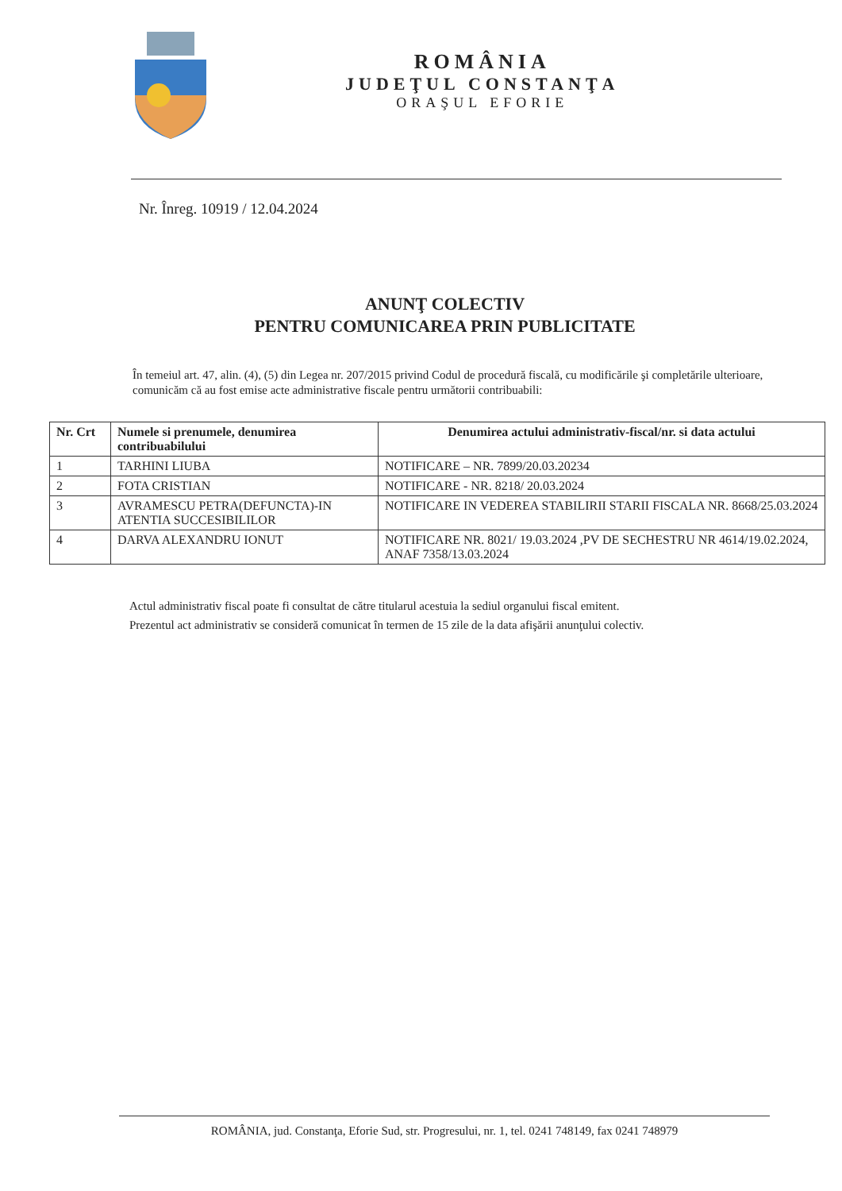ROMÂNIA
JUDEŢUL CONSTANŢA
ORAŞUL EFORIE
Nr. Înreg. 10919 / 12.04.2024
ANUNŢ COLECTIV
PENTRU COMUNICAREA PRIN PUBLICITATE
În temeiul art. 47, alin. (4), (5) din Legea nr. 207/2015 privind Codul de procedură fiscală, cu modificările şi completările ulterioare, comunicăm că au fost emise acte administrative fiscale pentru următorii contribuabili:
| Nr. Crt | Numele si prenumele, denumirea contribuabilului | Denumirea actului administrativ-fiscal/nr. si data actului |
| --- | --- | --- |
| 1 | TARHINI LIUBA | NOTIFICARE – NR. 7899/20.03.20234 |
| 2 | FOTA CRISTIAN | NOTIFICARE - NR. 8218/ 20.03.2024 |
| 3 | AVRAMESCU PETRA(DEFUNCTA)-IN ATENTIA SUCCESIBILILOR | NOTIFICARE IN VEDEREA STABILIRII STARII FISCALA NR. 8668/25.03.2024 |
| 4 | DARVA ALEXANDRU IONUT | NOTIFICARE NR. 8021/ 19.03.2024 ,PV DE SECHESTRU NR 4614/19.02.2024, ANAF 7358/13.03.2024 |
Actul administrativ fiscal poate fi consultat de către titularul acestuia la sediul organului fiscal emitent.
Prezentul act administrativ se consideră comunicat în termen de 15 zile de la data afişării anunţului colectiv.
ROMÂNIA, jud. Constanţa, Eforie Sud, str. Progresului, nr. 1, tel. 0241 748149, fax 0241 748979